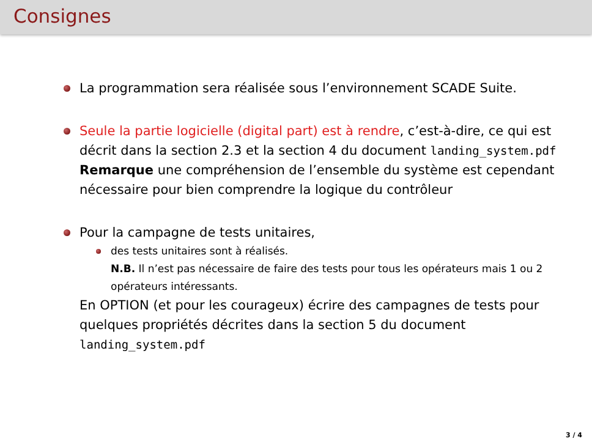Consignes
La programmation sera réalisée sous l’environnement SCADE Suite.
Seule la partie logicielle (digital part) est à rendre, c’est-à-dire, ce qui est décrit dans la section 2.3 et la section 4 du document landing_system.pdf
Remarque une compréhension de l’ensemble du système est cependant nécessaire pour bien comprendre la logique du contrôleur
Pour la campagne de tests unitaires,
des tests unitaires sont à réalisés.
N.B. Il n’est pas nécessaire de faire des tests pour tous les opérateurs mais 1 ou 2 opérateurs intéressants.
En OPTION (et pour les courageux) écrire des campagnes de tests pour quelques propriétés décrites dans la section 5 du document landing_system.pdf
3 / 4